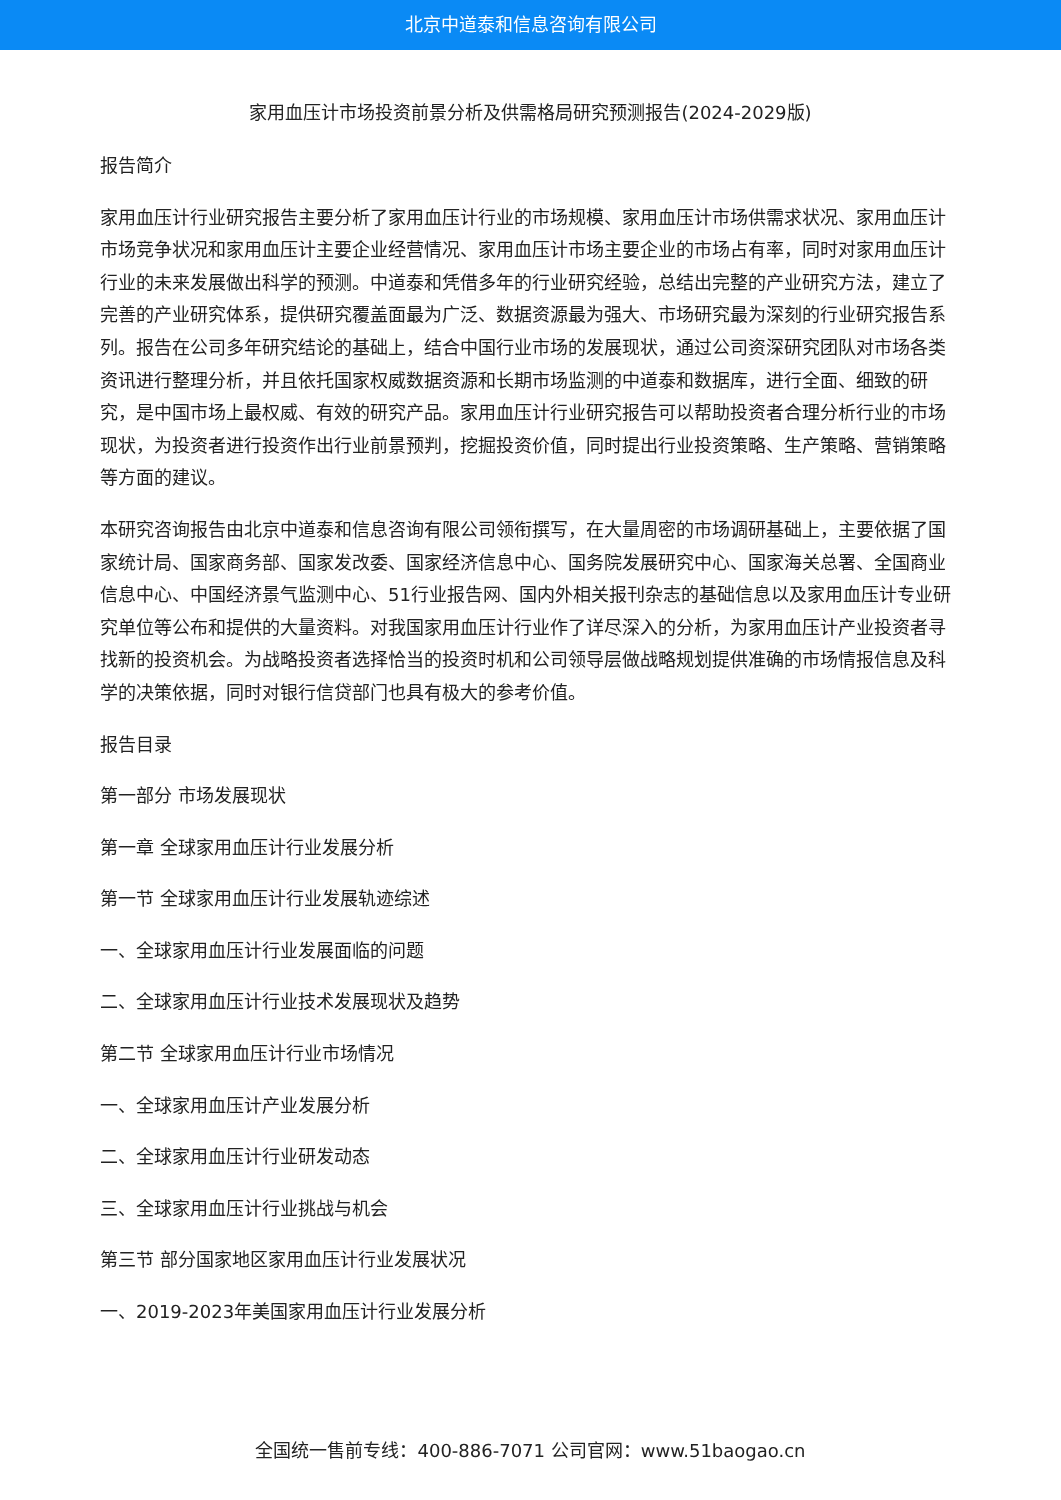北京中道泰和信息咨询有限公司
家用血压计市场投资前景分析及供需格局研究预测报告(2024-2029版)
报告简介
家用血压计行业研究报告主要分析了家用血压计行业的市场规模、家用血压计市场供需求状况、家用血压计市场竞争状况和家用血压计主要企业经营情况、家用血压计市场主要企业的市场占有率，同时对家用血压计行业的未来发展做出科学的预测。中道泰和凭借多年的行业研究经验，总结出完整的产业研究方法，建立了完善的产业研究体系，提供研究覆盖面最为广泛、数据资源最为强大、市场研究最为深刻的行业研究报告系列。报告在公司多年研究结论的基础上，结合中国行业市场的发展现状，通过公司资深研究团队对市场各类资讯进行整理分析，并且依托国家权威数据资源和长期市场监测的中道泰和数据库，进行全面、细致的研究，是中国市场上最权威、有效的研究产品。家用血压计行业研究报告可以帮助投资者合理分析行业的市场现状，为投资者进行投资作出行业前景预判，挖掘投资价值，同时提出行业投资策略、生产策略、营销策略等方面的建议。
本研究咨询报告由北京中道泰和信息咨询有限公司领衔撰写，在大量周密的市场调研基础上，主要依据了国家统计局、国家商务部、国家发改委、国家经济信息中心、国务院发展研究中心、国家海关总署、全国商业信息中心、中国经济景气监测中心、51行业报告网、国内外相关报刊杂志的基础信息以及家用血压计专业研究单位等公布和提供的大量资料。对我国家用血压计行业作了详尽深入的分析，为家用血压计产业投资者寻找新的投资机会。为战略投资者选择恰当的投资时机和公司领导层做战略规划提供准确的市场情报信息及科学的决策依据，同时对银行信贷部门也具有极大的参考价值。
报告目录
第一部分 市场发展现状
第一章 全球家用血压计行业发展分析
第一节 全球家用血压计行业发展轨迹综述
一、全球家用血压计行业发展面临的问题
二、全球家用血压计行业技术发展现状及趋势
第二节 全球家用血压计行业市场情况
一、全球家用血压计产业发展分析
二、全球家用血压计行业研发动态
三、全球家用血压计行业挑战与机会
第三节 部分国家地区家用血压计行业发展状况
一、2019-2023年美国家用血压计行业发展分析
全国统一售前专线：400-886-7071 公司官网：www.51baogao.cn